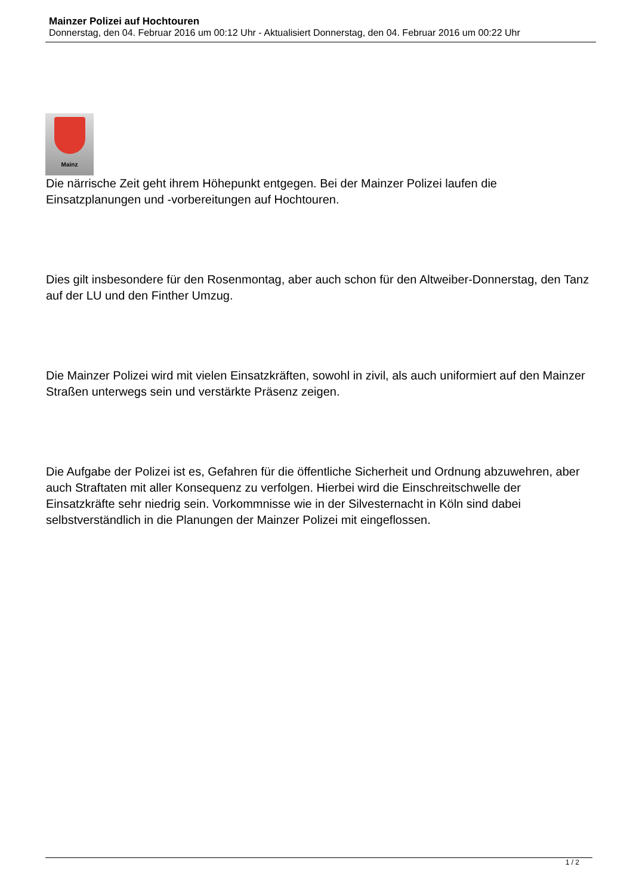Mainzer Polizei auf Hochtouren
Donnerstag, den 04. Februar 2016 um 00:12 Uhr - Aktualisiert Donnerstag, den 04. Februar 2016 um 00:22 Uhr
Mainz
Die närrische Zeit geht ihrem Höhepunkt entgegen. Bei der Mainzer Polizei laufen die Einsatzplanungen und -vorbereitungen auf Hochtouren.
Dies gilt insbesondere für den Rosenmontag, aber auch schon für den Altweiber-Donnerstag, den Tanz auf der LU und den Finther Umzug.
Die Mainzer Polizei wird mit vielen Einsatzkräften, sowohl in zivil, als auch uniformiert auf den Mainzer Straßen unterwegs sein und verstärkte Präsenz zeigen.
Die Aufgabe der Polizei ist es, Gefahren für die öffentliche Sicherheit und Ordnung abzuwehren, aber auch Straftaten mit aller Konsequenz zu verfolgen. Hierbei wird die Einschreitschwelle der Einsatzkräfte sehr niedrig sein. Vorkommnisse wie in der Silvesternacht in Köln sind dabei selbstverständlich in die Planungen der Mainzer Polizei mit eingeflossen.
1 / 2